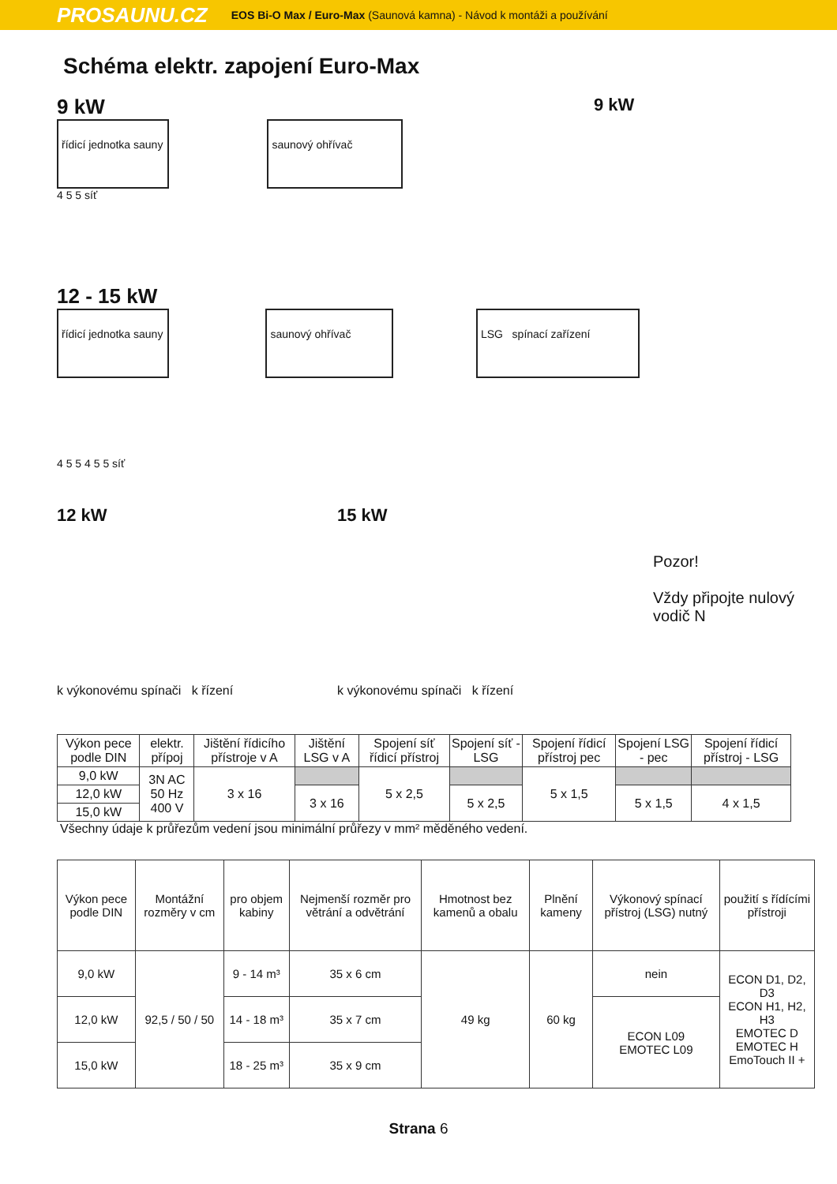PROSAUNU.CZ EOS Bi-O Max / Euro-Max (Saunová kamna) - Návod k montáži a používání
Schéma elektr. zapojení Euro-Max
9 kW
řídicí jednotka sauny
saunový ohřívač
4 5 5 síť
9 kW
12 - 15 kW
řídicí jednotka sauny
saunový ohřívač LSG spínací zařízení
4 5 5 4 5 5 síť
12 kW
k výkonovému spínači k řízení
15 kW
k výkonovému spínači k řízení
Pozor!
Vždy připojte nulový vodič N
| Výkon pece podle DIN | elektr. přípoj | Jištění řídicího přístroje v A | Jištění LSG v A | Spojení síť řídicí přístroj | Spojení síť - LSG | Spojení řídicí přístroj pec | Spojení LSG - pec | Spojení řídicí přístroj - LSG |
| --- | --- | --- | --- | --- | --- | --- | --- | --- |
| 9,0 kW | 3N AC 50 Hz 400 V | 3 x 16 | | 5 x 2,5 | | 5 x 1,5 | | |
| 12,0 kW | | | 3 x 16 | | 5 x 2,5 | | 5 x 1,5 | 4 x 1,5 |
| 15,0 kW | | | | | | | | |
Všechny údaje k průřezům vedení jsou minimální průřezy v mm² měděného vedení.
| Výkon pece podle DIN | Montážní rozměry v cm | pro objem kabiny | Nejmenší rozměr pro větrání a odvětrání | Hmotnost bez kamenů a obalu | Plnění kameny | Výkonový spínací přístroj (LSG) nutný | použití s řídícími přístroji |
| --- | --- | --- | --- | --- | --- | --- | --- |
| 9,0 kW | 92,5 / 50 / 50 | 9 - 14 m³ | 35 x 6 cm | 49 kg | 60 kg | nein | ECON D1, D2, D3 ECON H1, H2, H3 EMOTEC D EMOTEC H EmoTouch II + |
| 12,0 kW | | 14 - 18 m³ | 35 x 7 cm | | | ECON L09 EMOTEC L09 | |
| 15,0 kW | | 18 - 25 m³ | 35 x 9 cm | | | | |
Strana 6